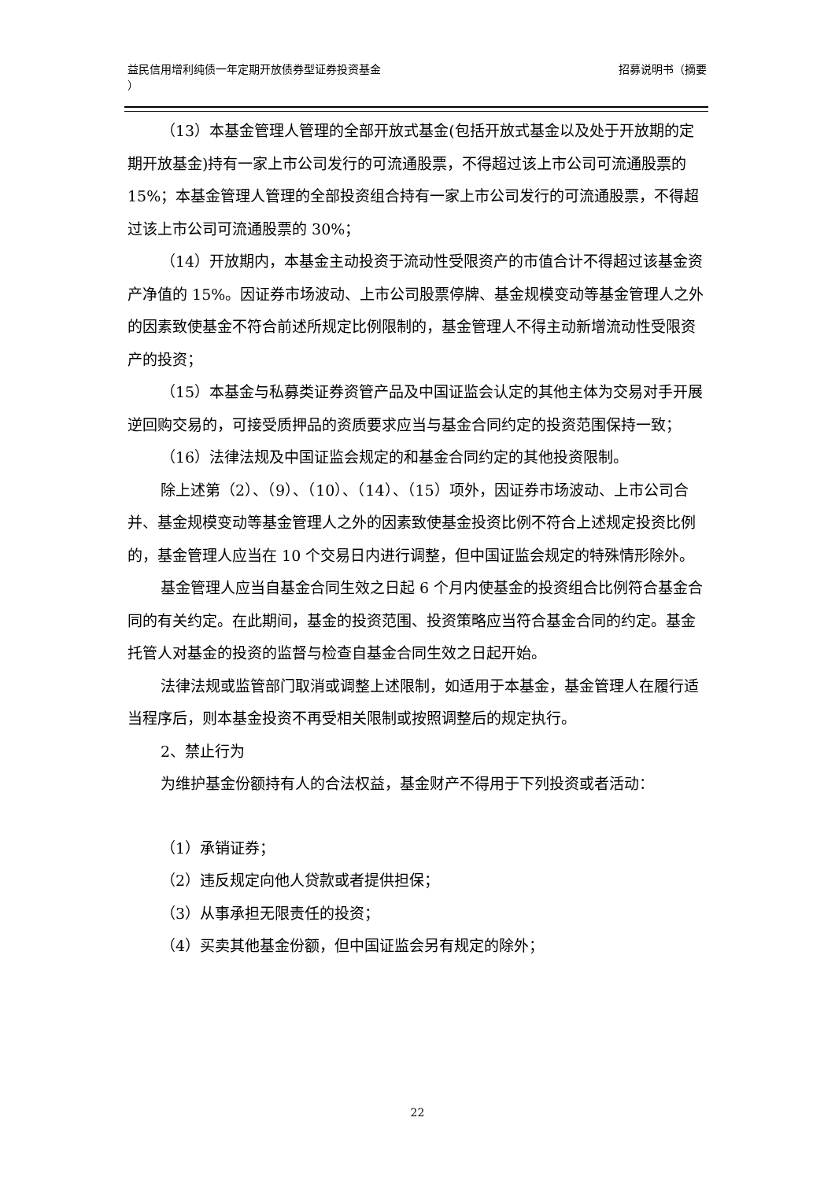益民信用增利纯债一年定期开放债券型证券投资基金
）
招募说明书（摘要
（13）本基金管理人管理的全部开放式基金(包括开放式基金以及处于开放期的定期开放基金)持有一家上市公司发行的可流通股票，不得超过该上市公司可流通股票的 15%；本基金管理人管理的全部投资组合持有一家上市公司发行的可流通股票，不得超过该上市公司可流通股票的 30%；
（14）开放期内，本基金主动投资于流动性受限资产的市值合计不得超过该基金资产净值的 15%。因证券市场波动、上市公司股票停牌、基金规模变动等基金管理人之外的因素致使基金不符合前述所规定比例限制的，基金管理人不得主动新增流动性受限资产的投资；
（15）本基金与私募类证券资管产品及中国证监会认定的其他主体为交易对手开展逆回购交易的，可接受质押品的资质要求应当与基金合同约定的投资范围保持一致；
（16）法律法规及中国证监会规定的和基金合同约定的其他投资限制。
除上述第（2）、（9）、（10）、（14）、（15）项外，因证券市场波动、上市公司合并、基金规模变动等基金管理人之外的因素致使基金投资比例不符合上述规定投资比例的，基金管理人应当在 10 个交易日内进行调整，但中国证监会规定的特殊情形除外。
基金管理人应当自基金合同生效之日起 6 个月内使基金的投资组合比例符合基金合同的有关约定。在此期间，基金的投资范围、投资策略应当符合基金合同的约定。基金托管人对基金的投资的监督与检查自基金合同生效之日起开始。
法律法规或监管部门取消或调整上述限制，如适用于本基金，基金管理人在履行适当程序后，则本基金投资不再受相关限制或按照调整后的规定执行。
2、禁止行为
为维护基金份额持有人的合法权益，基金财产不得用于下列投资或者活动：
（1）承销证券；
（2）违反规定向他人贷款或者提供担保；
（3）从事承担无限责任的投资；
（4）买卖其他基金份额，但中国证监会另有规定的除外；
22